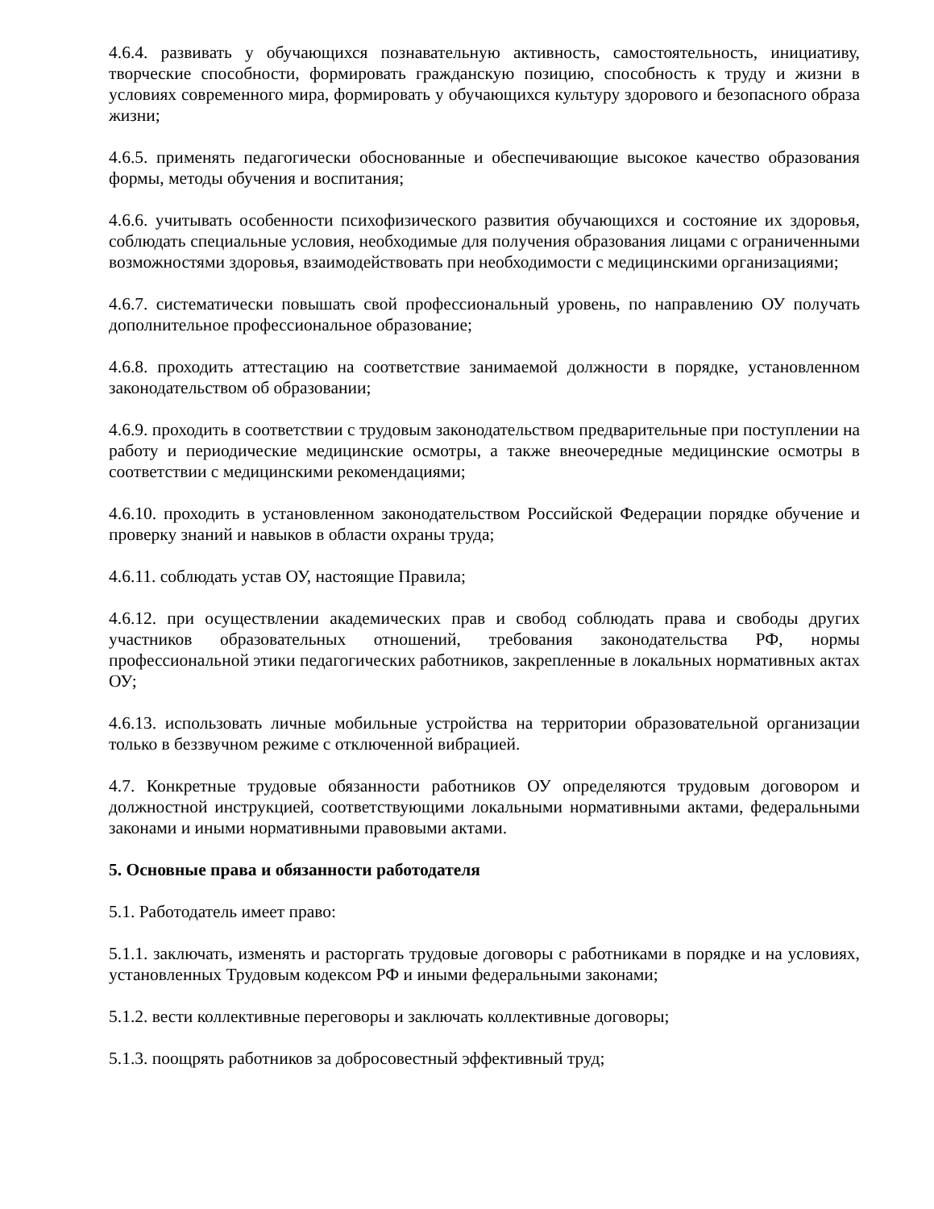4.6.4. развивать у обучающихся познавательную активность, самостоятельность, инициативу, творческие способности, формировать гражданскую позицию, способность к труду и жизни в условиях современного мира, формировать у обучающихся культуру здорового и безопасного образа жизни;
4.6.5. применять педагогически обоснованные и обеспечивающие высокое качество образования формы, методы обучения и воспитания;
4.6.6. учитывать особенности психофизического развития обучающихся и состояние их здоровья, соблюдать специальные условия, необходимые для получения образования лицами с ограниченными возможностями здоровья, взаимодействовать при необходимости с медицинскими организациями;
4.6.7. систематически повышать свой профессиональный уровень, по направлению ОУ получать дополнительное профессиональное образование;
4.6.8. проходить аттестацию на соответствие занимаемой должности в порядке, установленном законодательством об образовании;
4.6.9. проходить в соответствии с трудовым законодательством предварительные при поступлении на работу и периодические медицинские осмотры, а также внеочередные медицинские осмотры в соответствии с медицинскими рекомендациями;
4.6.10. проходить в установленном законодательством Российской Федерации порядке обучение и проверку знаний и навыков в области охраны труда;
4.6.11. соблюдать устав ОУ, настоящие Правила;
4.6.12. при осуществлении академических прав и свобод соблюдать права и свободы других участников образовательных отношений, требования законодательства РФ, нормы профессиональной этики педагогических работников, закрепленные в локальных нормативных актах ОУ;
4.6.13. использовать личные мобильные устройства на территории образовательной организации только в беззвучном режиме с отключенной вибрацией.
4.7. Конкретные трудовые обязанности работников ОУ определяются трудовым договором и должностной инструкцией, соответствующими локальными нормативными актами, федеральными законами и иными нормативными правовыми актами.
5. Основные права и обязанности работодателя
5.1. Работодатель имеет право:
5.1.1. заключать, изменять и расторгать трудовые договоры с работниками в порядке и на условиях, установленных Трудовым кодексом РФ и иными федеральными законами;
5.1.2. вести коллективные переговоры и заключать коллективные договоры;
5.1.3. поощрять работников за добросовестный эффективный труд;